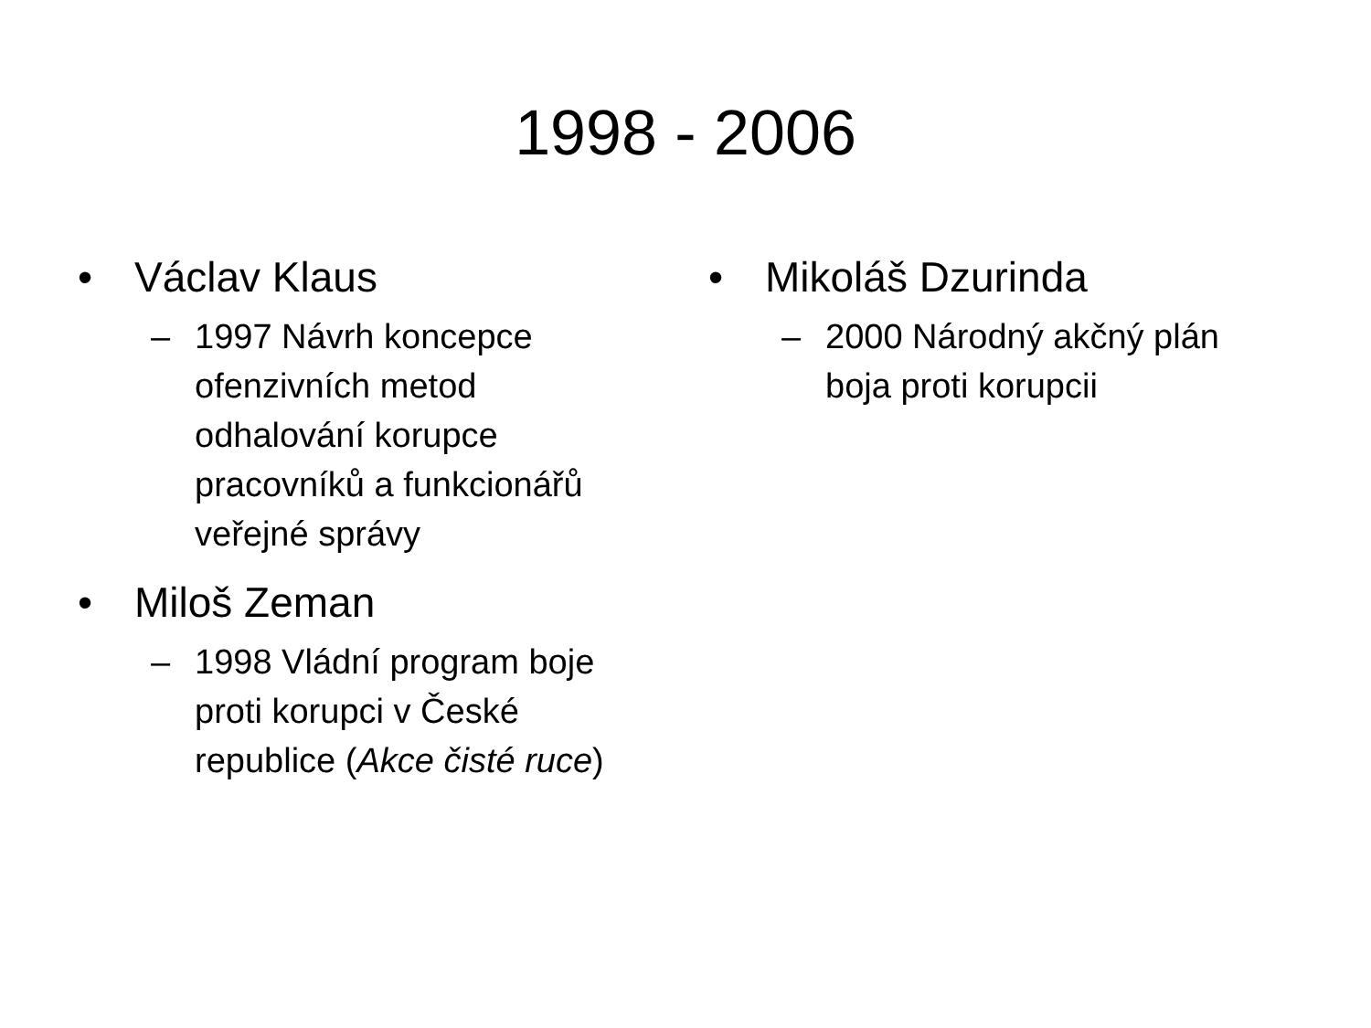1998 - 2006
• Václav Klaus
– 1997 Návrh koncepce ofenzivních metod odhalování korupce pracovníků a funkcionářů veřejné správy
• Miloš Zeman
– 1998 Vládní program boje proti korupci v České republice (Akce čisté ruce)
• Mikoláš Dzurinda
– 2000 Národný akčný plán boja proti korupcii